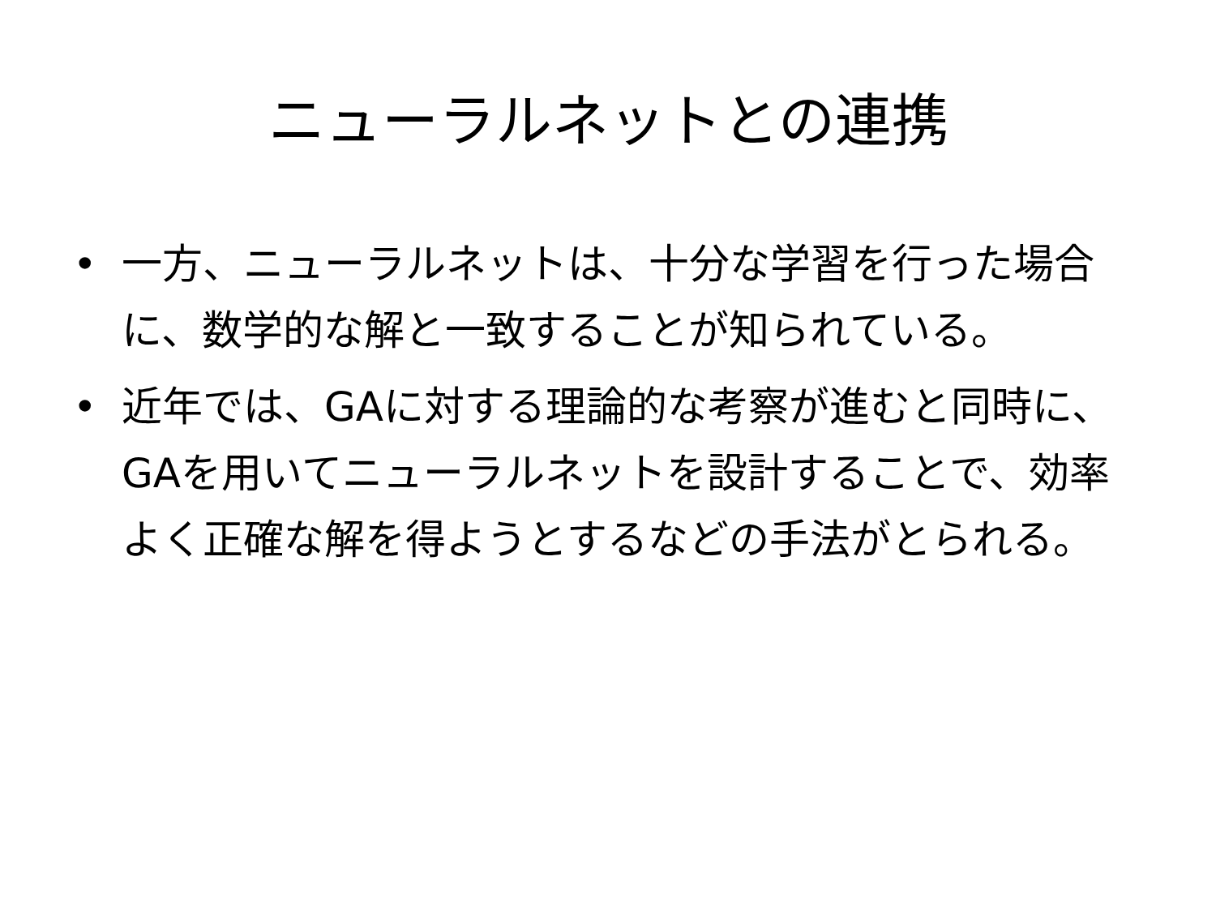ニューラルネットとの連携
• 一方、ニューラルネットは、十分な学習を行った場合に、数学的な解と一致することが知られている。
• 近年では、GAに対する理論的な考察が進むと同時に、GAを用いてニューラルネットを設計することで、効率よく正確な解を得ようとするなどの手法がとられる。